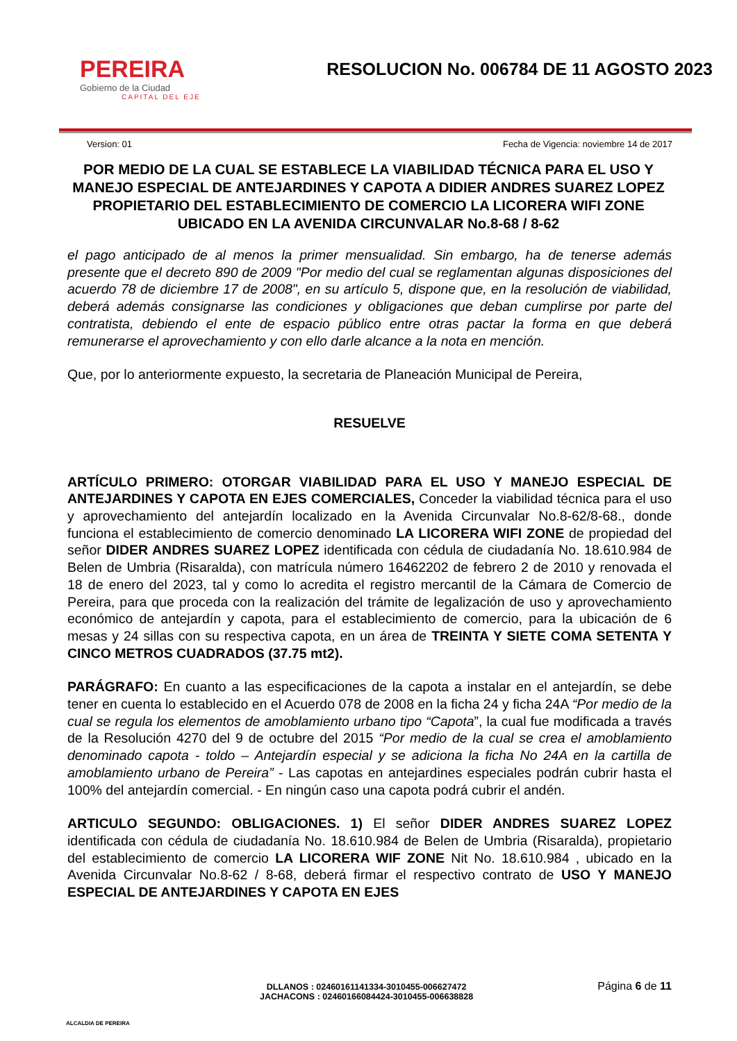PEREIRA
Gobierno de la Ciudad
CAPITAL DEL EJE
RESOLUCION No. 006784 DE 11 AGOSTO 2023
Version: 01 Fecha de Vigencia: noviembre 14 de 2017
POR MEDIO DE LA CUAL SE ESTABLECE LA VIABILIDAD TÉCNICA PARA EL USO Y MANEJO ESPECIAL DE ANTEJARDINES Y CAPOTA A DIDIER ANDRES SUAREZ LOPEZ PROPIETARIO DEL ESTABLECIMIENTO DE COMERCIO LA LICORERA WIFI ZONE UBICADO EN LA AVENIDA CIRCUNVALAR No.8-68 / 8-62
el pago anticipado de al menos la primer mensualidad. Sin embargo, ha de tenerse además presente que el decreto 890 de 2009 "Por medio del cual se reglamentan algunas disposiciones del acuerdo 78 de diciembre 17 de 2008", en su artículo 5, dispone que, en la resolución de viabilidad, deberá además consignarse las condiciones y obligaciones que deban cumplirse por parte del contratista, debiendo el ente de espacio público entre otras pactar la forma en que deberá remunerarse el aprovechamiento y con ello darle alcance a la nota en mención.
Que, por lo anteriormente expuesto, la secretaria de Planeación Municipal de Pereira,
RESUELVE
ARTÍCULO PRIMERO: OTORGAR VIABILIDAD PARA EL USO Y MANEJO ESPECIAL DE ANTEJARDINES Y CAPOTA EN EJES COMERCIALES, Conceder la viabilidad técnica para el uso y aprovechamiento del antejardín localizado en la Avenida Circunvalar No.8-62/8-68., donde funciona el establecimiento de comercio denominado LA LICORERA WIFI ZONE de propiedad del señor DIDER ANDRES SUAREZ LOPEZ identificada con cédula de ciudadanía No. 18.610.984 de Belen de Umbria (Risaralda), con matrícula número 16462202 de febrero 2 de 2010 y renovada el 18 de enero del 2023, tal y como lo acredita el registro mercantil de la Cámara de Comercio de Pereira, para que proceda con la realización del trámite de legalización de uso y aprovechamiento económico de antejardín y capota, para el establecimiento de comercio, para la ubicación de 6 mesas y 24 sillas con su respectiva capota, en un área de TREINTA Y SIETE COMA SETENTA Y CINCO METROS CUADRADOS (37.75 mt2).
PARÁGRAFO: En cuanto a las especificaciones de la capota a instalar en el antejardín, se debe tener en cuenta lo establecido en el Acuerdo 078 de 2008 en la ficha 24 y ficha 24A “Por medio de la cual se regula los elementos de amoblamiento urbano tipo “Capota”, la cual fue modificada a través de la Resolución 4270 del 9 de octubre del 2015 “Por medio de la cual se crea el amoblamiento denominado capota - toldo – Antejardín especial y se adiciona la ficha No 24A en la cartilla de amoblamiento urbano de Pereira” - Las capotas en antejardines especiales podrán cubrir hasta el 100% del antejardín comercial. - En ningún caso una capota podrá cubrir el andén.
ARTICULO SEGUNDO: OBLIGACIONES. 1) El señor DIDER ANDRES SUAREZ LOPEZ identificada con cédula de ciudadanía No. 18.610.984 de Belen de Umbria (Risaralda), propietario del establecimiento de comercio LA LICORERA WIF ZONE Nit No. 18.610.984 , ubicado en la Avenida Circunvalar No.8-62 / 8-68, deberá firmar el respectivo contrato de USO Y MANEJO ESPECIAL DE ANTEJARDINES Y CAPOTA EN EJES
ALCALDIA DE PEREIRA
DLLANOS : 02460161141334-3010455-006627472
JACHACONS : 02460166084424-3010455-006638828
Página 6 de 11